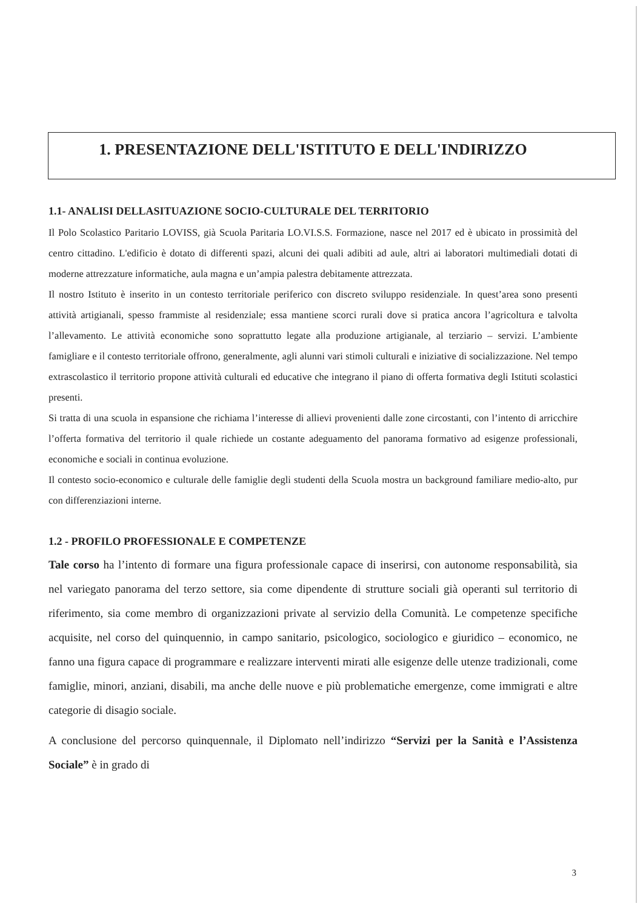1. PRESENTAZIONE DELL'ISTITUTO E DELL'INDIRIZZO
1.1- ANALISI DELLASITUAZIONE SOCIO-CULTURALE DEL TERRITORIO
Il Polo Scolastico Paritario LOVISS, già Scuola Paritaria LO.VI.S.S. Formazione, nasce nel 2017 ed è ubicato in prossimità del centro cittadino. L'edificio è dotato di differenti spazi, alcuni dei quali adibiti ad aule, altri ai laboratori multimediali dotati di moderne attrezzature informatiche, aula magna e un’ampia palestra debitamente attrezzata.
Il nostro Istituto è inserito in un contesto territoriale periferico con discreto sviluppo residenziale. In quest’area sono presenti attività artigianali, spesso frammiste al residenziale; essa mantiene scorci rurali dove si pratica ancora l’agricoltura e talvolta l’allevamento. Le attività economiche sono soprattutto legate alla produzione artigianale, al terziario – servizi. L’ambiente famigliare e il contesto territoriale offrono, generalmente, agli alunni vari stimoli culturali e iniziative di socializzazione. Nel tempo extrascolastico il territorio propone attività culturali ed educative che integrano il piano di offerta formativa degli Istituti scolastici presenti.
Si tratta di una scuola in espansione che richiama l’interesse di allievi provenienti dalle zone circostanti, con l’intento di arricchire l’offerta formativa del territorio il quale richiede un costante adeguamento del panorama formativo ad esigenze professionali, economiche e sociali in continua evoluzione.
Il contesto socio-economico e culturale delle famiglie degli studenti della Scuola mostra un background familiare medio-alto, pur con differenziazioni interne.
1.2 - PROFILO PROFESSIONALE E COMPETENZE
Tale corso ha l’intento di formare una figura professionale capace di inserirsi, con autonome responsabilità, sia nel variegato panorama del terzo settore, sia come dipendente di strutture sociali già operanti sul territorio di riferimento, sia come membro di organizzazioni private al servizio della Comunità. Le competenze specifiche acquisite, nel corso del quinquennio, in campo sanitario, psicologico, sociologico e giuridico – economico, ne fanno una figura capace di programmare e realizzare interventi mirati alle esigenze delle utenze tradizionali, come famiglie, minori, anziani, disabili, ma anche delle nuove e più problematiche emergenze, come immigrati e altre categorie di disagio sociale.
A conclusione del percorso quinquennale, il Diplomato nell’indirizzo “Servizi per la Sanità e l’Assistenza Sociale” è in grado di
3